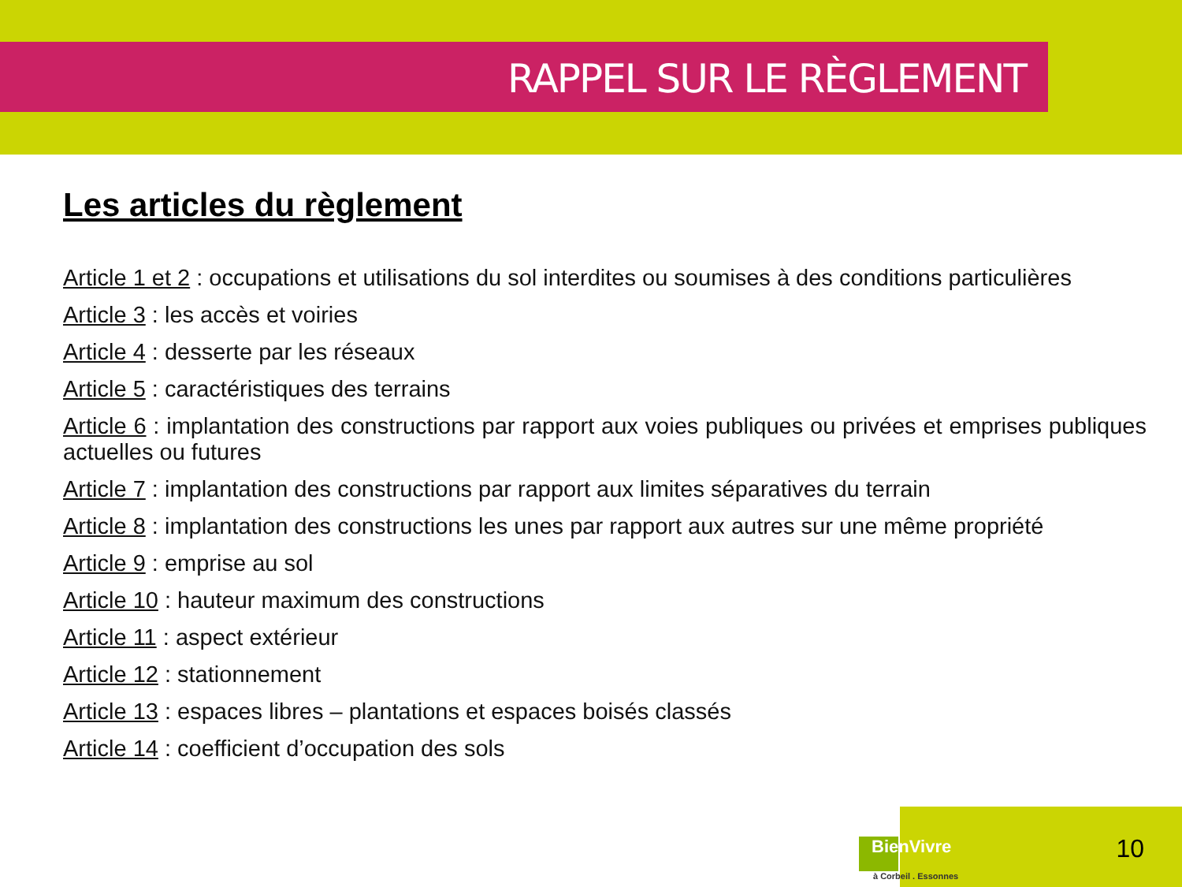RAPPEL SUR LE RÈGLEMENT
Les articles du règlement
Article 1 et 2 : occupations et utilisations du sol interdites ou soumises à des conditions particulières
Article 3 : les accès et voiries
Article 4 : desserte par les réseaux
Article 5 : caractéristiques des terrains
Article 6 : implantation des constructions par rapport aux voies publiques ou privées et emprises publiques actuelles ou futures
Article 7 : implantation des constructions par rapport aux limites séparatives du terrain
Article 8 : implantation des constructions les unes par rapport aux autres sur une même propriété
Article 9 : emprise au sol
Article 10 : hauteur maximum des constructions
Article 11 : aspect extérieur
Article 12 : stationnement
Article 13 : espaces libres – plantations et espaces boisés classés
Article 14 : coefficient d’occupation des sols
BienVivre
à Corbeil . Essonnes
10